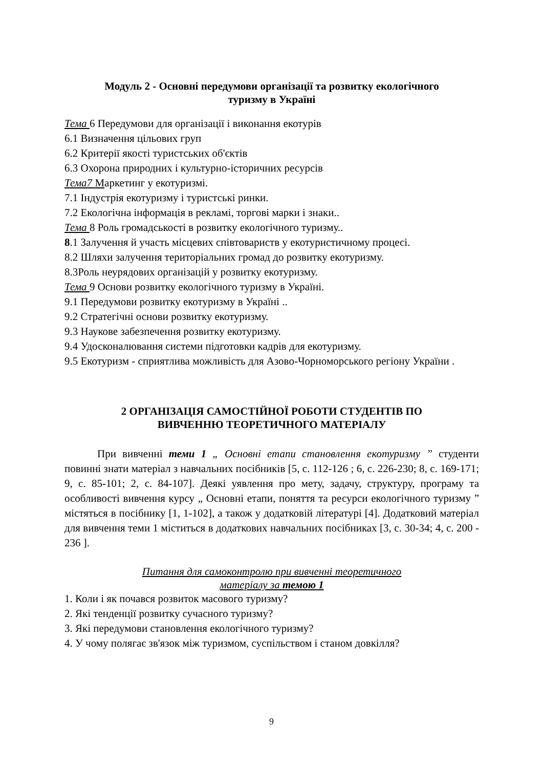Модуль 2 - Основні передумови організації та розвитку екологічного
туризму в Україні
Тема 6 Передумови для організації і виконання екотурів
6.1 Визначення цільових груп
6.2 Критерії якості туристських об'єктів
6.3 Охорона природних і культурно-історичних ресурсів
Тема7 Маркетинг у екотуризмі.
7.1 Індустрія екотуризму і туристські ринки.
7.2 Екологічна інформація в рекламі, торгові марки і знаки..
Тема 8 Роль громадськості в розвитку екологічного туризму..
8.1 Залучення й участь місцевих співтовариств у екотуристичному процесі.
8.2 Шляхи залучення територіальних громад до розвитку екотуризму.
8.3Роль неурядових організацій у розвитку екотуризму.
Тема 9 Основи розвитку екологічного туризму в Україні.
9.1 Передумови розвитку екотуризму в Україні ..
9.2 Стратегічні основи розвитку екотуризму.
9.3 Наукове забезпечення розвитку екотуризму.
9.4 Удосконалювання системи підготовки кадрів для екотуризму.
9.5 Екотуризм - сприятлива можливість для Азово-Чорноморського регіону України .
2 ОРГАНІЗАЦІЯ САМОСТІЙНОЇ РОБОТИ СТУДЕНТІВ ПО
ВИВЧЕННЮ ТЕОРЕТИЧНОГО МАТЕРІАЛУ
При вивченні теми 1 „ Основні етапи становлення екотуризму ” студенти повинні знати матеріал з навчальних посібників [5, с. 112-126 ; 6, с. 226-230; 8, с. 169-171; 9, с. 85-101; 2, с. 84-107]. Деякі уявлення про мету, задачу, структуру, програму та особливості вивчення курсу „ Основні етапи, поняття та ресурси екологічного туризму ” містяться в посібнику [1, 1-102], а також у додатковій літературі [4]. Додатковий матеріал для вивчення теми 1 міститься в додаткових навчальних посібниках [3, с. 30-34; 4, с. 200 - 236 ].
Питання для самоконтролю при вивченні теоретичного
матеріалу за темою 1
1. Коли і як почався розвиток масового туризму?
2. Які тенденції розвитку сучасного туризму?
3. Які передумови становлення екологічного туризму?
4. У чому полягає зв'язок між туризмом, суспільством і станом довкілля?
9